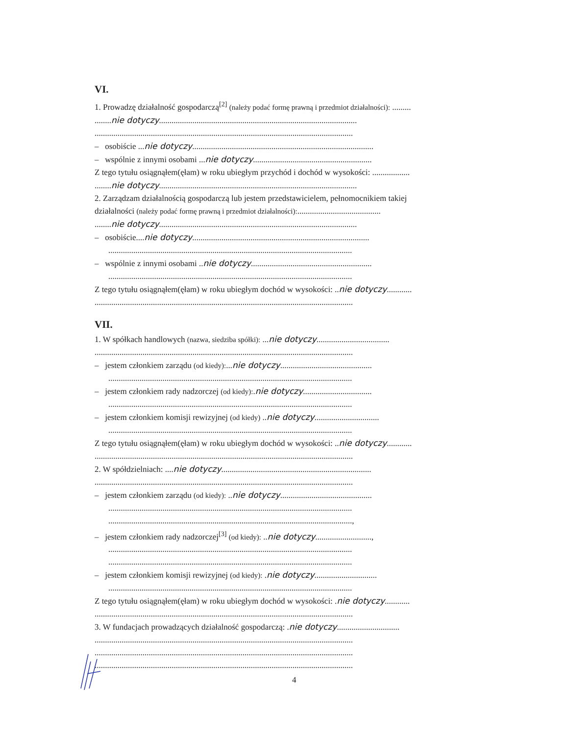VI.
1. Prowadzę działalność gospodarczą<sup>[2]</sup> (należy podać formę prawną i przedmiot działalności): .........
........nie dotyczy...............................................................................................
............................................................................................................................
– osobiście ...nie dotyczy.......................................................................................
– wspólnie z innymi osobami ...nie dotyczy.........................................................
Z tego tytułu osiągnąłem(ęłam) w roku ubiegłym przychód i dochód w wysokości: ..................
........nie dotyczy...............................................................................................
2. Zarządzam działalnością gospodarczą lub jestem przedstawicielem, pełnomocnikiem takiej
działalności (należy podać formę prawną i przedmiot działalności):........................................
........nie dotyczy...............................................................................................
– osobiście....nie dotyczy.....................................................................................
.....................................................................................................................
– wspólnie z innymi osobami ..nie dotyczy..........................................................
.....................................................................................................................
Z tego tytułu osiągnąłem(ęłam) w roku ubiegłym dochód w wysokości: ..nie dotyczy............
............................................................................................................................
VII.
1. W spółkach handlowych (nazwa, siedziba spółki): ...nie dotyczy...................................
............................................................................................................................
– jestem członkiem zarządu (od kiedy):...nie dotyczy............................................
.....................................................................................................................
– jestem członkiem rady nadzorczej (od kiedy):.nie dotyczy.................................
.....................................................................................................................
– jestem członkiem komisji rewizyjnej (od kiedy) ..nie dotyczy...............................
.....................................................................................................................
Z tego tytułu osiągnąłem(ęłam) w roku ubiegłym dochód w wysokości: ..nie dotyczy............
............................................................................................................................
2. W spółdzielniach: ....nie dotyczy........................................................................
............................................................................................................................
– jestem członkiem zarządu (od kiedy): ..nie dotyczy............................................
.....................................................................................................................
.....................................................................................................................,
– jestem członkiem rady nadzorczej<sup>[3]</sup> (od kiedy): ..nie dotyczy...........................,
.....................................................................................................................
.....................................................................................................................
– jestem członkiem komisji rewizyjnej (od kiedy): .nie dotyczy..............................
.....................................................................................................................
Z tego tytułu osiągnąłem(ęłam) w roku ubiegłym dochód w wysokości: .nie dotyczy............
............................................................................................................................
3. W fundacjach prowadzących działalność gospodarczą: .nie dotyczy..............................
............................................................................................................................
............................................................................................................................
............................................................................................................................
4